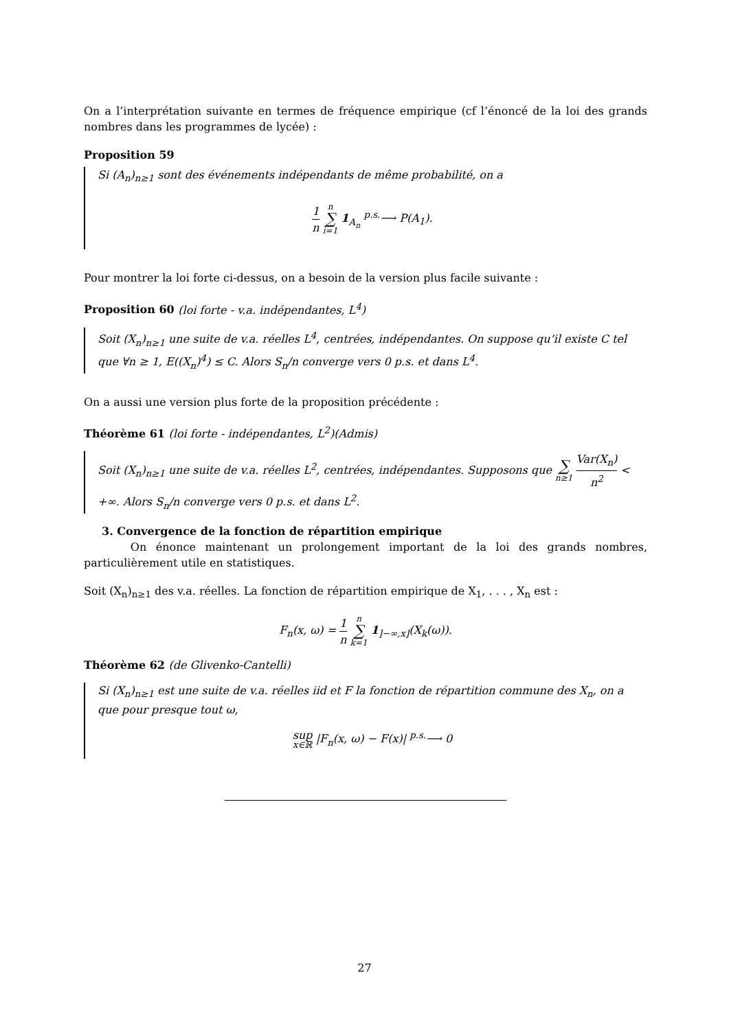On a l’interprétation suivante en termes de fréquence empirique (cf l’énoncé de la loi des grands nombres dans les programmes de lycée) :
Proposition 59
Si (A<sub>n</sub>)<sub>n≥1</sub> sont des événements indépendants de même probabilité, on a
1 n n ∑ i=1 1<sub>A<sub>n</sub></sub> <sup>p.s.</sup>⟶ P(A<sub>1</sub>).
Pour montrer la loi forte ci-dessus, on a besoin de la version plus facile suivante :
Proposition 60 (loi forte - v.a. indépendantes, L<sup>4</sup>)
Soit (X<sub>n</sub>)<sub>n≥1</sub> une suite de v.a. réelles L<sup>4</sup>, centrées, indépendantes. On suppose qu’il existe C tel que ∀n ≥ 1, E((X<sub>n</sub>)<sup>4</sup>) ≤ C. Alors S<sub>n</sub>/n converge vers 0 p.s. et dans L<sup>4</sup>.
On a aussi une version plus forte de la proposition précédente :
Théorème 61 (loi forte - indépendantes, L<sup>2</sup>)(Admis)
Soit (X<sub>n</sub>)<sub>n≥1</sub> une suite de v.a. réelles L<sup>2</sup>, centrées, indépendantes. Supposons que ∑ n≥1 Var(X<sub>n</sub>) n<sup>2</sup> < +∞. Alors S<sub>n</sub>/n converge vers 0 p.s. et dans L<sup>2</sup>.
3. Convergence de la fonction de répartition empirique
On énonce maintenant un prolongement important de la loi des grands nombres, particulièrement utile en statistiques.
Soit (X<sub>n</sub>)<sub>n≥1</sub> des v.a. réelles. La fonction de répartition empirique de X<sub>1</sub>, . . . , X<sub>n</sub> est :
F<sub>n</sub>(x, ω) = 1 n n ∑ k=1 1<sub>]−∞,x]</sub>(X<sub>k</sub>(ω)).
Théorème 62 (de Glivenko-Cantelli)
Si (X<sub>n</sub>)<sub>n≥1</sub> est une suite de v.a. réelles iid et F la fonction de répartition commune des X<sub>n</sub>, on a que pour presque tout ω,
sup
x∈ℝ |F<sub>n</sub>(x, ω) − F(x)| <sup>p.s.</sup>⟶ 0
27